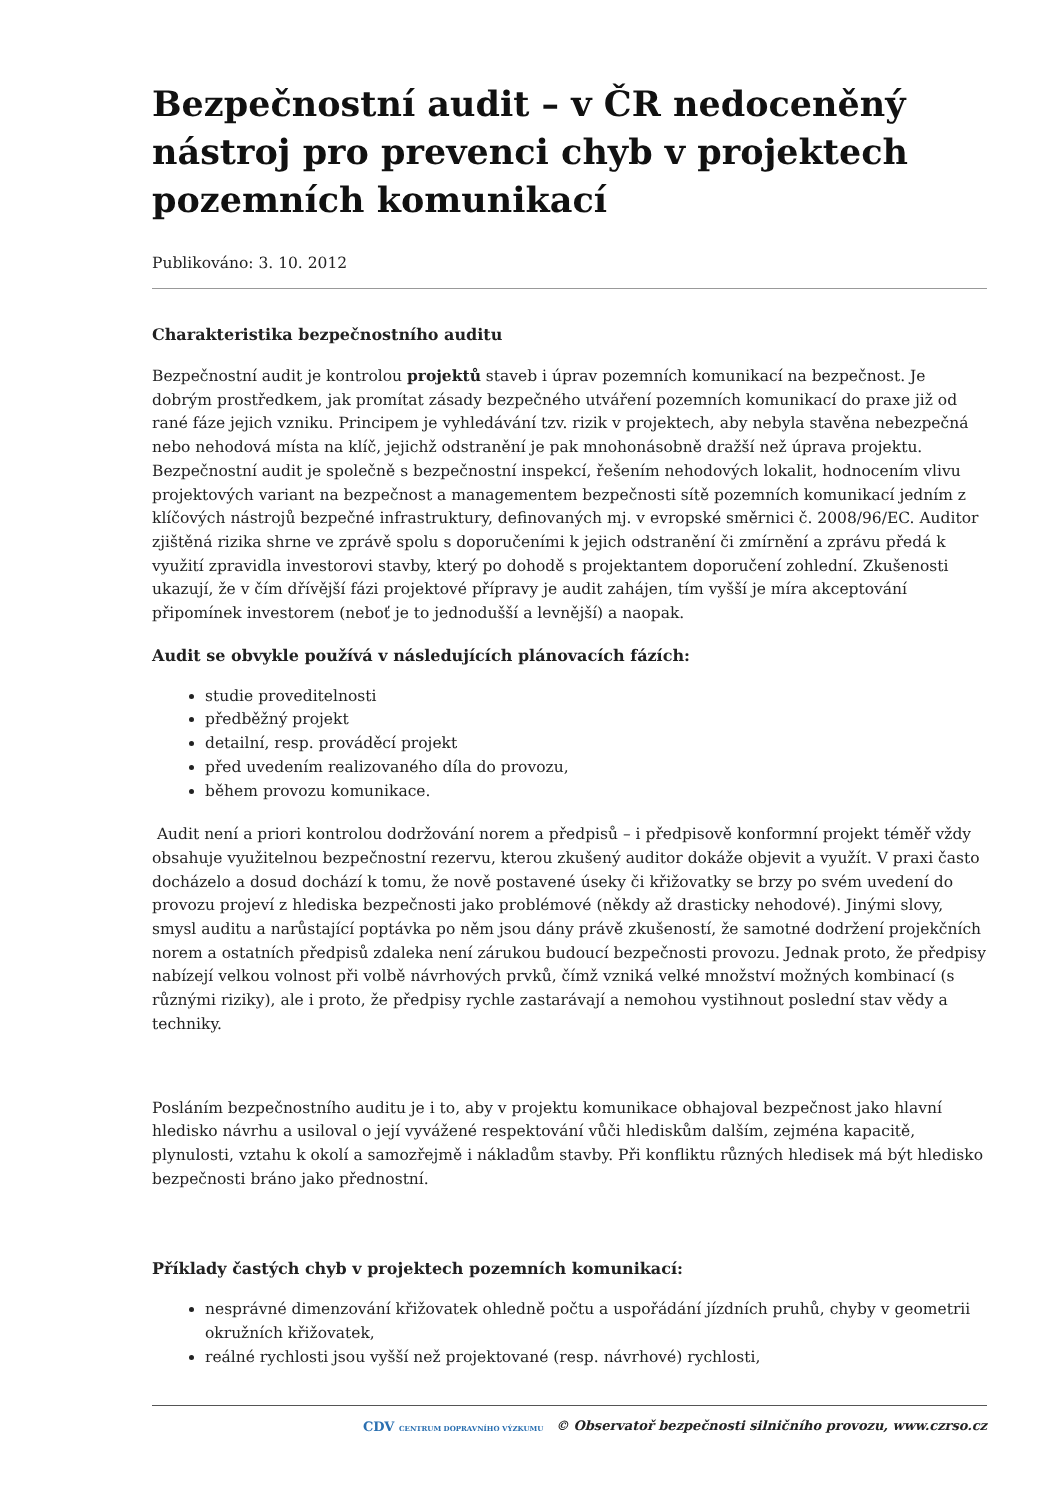Bezpečnostní audit – v ČR nedoceněný nástroj pro prevenci chyb v projektech pozemních komunikací
Publikováno: 3. 10. 2012
Charakteristika bezpečnostního auditu
Bezpečnostní audit je kontrolou projektů staveb i úprav pozemních komunikací na bezpečnost. Je dobrým prostředkem, jak promítat zásady bezpečného utváření pozemních komunikací do praxe již od rané fáze jejich vzniku. Principem je vyhledávání tzv. rizik v projektech, aby nebyla stavěna nebezpečná nebo nehodová místa na klíč, jejichž odstranění je pak mnohonásobně dražší než úprava projektu. Bezpečnostní audit je společně s bezpečnostní inspekcí, řešením nehodových lokalit, hodnocením vlivu projektových variant na bezpečnost a managementem bezpečnosti sítě pozemních komunikací jedním z klíčových nástrojů bezpečné infrastruktury, definovaných mj. v evropské směrnici č. 2008/96/EC. Auditor zjištěná rizika shrne ve zprávě spolu s doporučeními k jejich odstranění či zmírnění a zprávu předá k využití zpravidla investorovi stavby, který po dohodě s projektantem doporučení zohlední. Zkušenosti ukazují, že v čím dřívější fázi projektové přípravy je audit zahájen, tím vyšší je míra akceptování připomínek investorem (neboť je to jednodušší a levnější) a naopak.
Audit se obvykle používá v následujících plánovacích fázích:
studie proveditelnosti
předběžný projekt
detailní, resp. prováděcí projekt
před uvedením realizovaného díla do provozu,
během provozu komunikace.
Audit není a priori kontrolou dodržování norem a předpisů – i předpisově konformní projekt téměř vždy obsahuje využitelnou bezpečnostní rezervu, kterou zkušený auditor dokáže objevit a využít. V praxi často docházelo a dosud dochází k tomu, že nově postavené úseky či křižovatky se brzy po svém uvedení do provozu projeví z hlediska bezpečnosti jako problémové (někdy až drasticky nehodové). Jinými slovy, smysl auditu a narůstající poptávka po něm jsou dány právě zkušeností, že samotné dodržení projekčních norem a ostatních předpisů zdaleka není zárukou budoucí bezpečnosti provozu. Jednak proto, že předpisy nabízejí velkou volnost při volbě návrhových prvků, čímž vzniká velké množství možných kombinací (s různými riziky), ale i proto, že předpisy rychle zastarávají a nemohou vystihnout poslední stav vědy a techniky.
Posláním bezpečnostního auditu je i to, aby v projektu komunikace obhajoval bezpečnost jako hlavní hledisko návrhu a usiloval o její vyvážené respektování vůči hlediskům dalším, zejména kapacitě, plynulosti, vztahu k okolí a samozřejmě i nákladům stavby. Při konfliktu různých hledisek má být hledisko bezpečnosti bráno jako přednostní.
Příklady častých chyb v projektech pozemních komunikací:
nesprávné dimenzování křižovatek ohledně počtu a uspořádání jízdních pruhů, chyby v geometrii okružních křižovatek,
reálné rychlosti jsou vyšší než projektované (resp. návrhové) rychlosti,
CDV CENTRUM DOPRAVNÍHO VÝZKUMU © Observatoř bezpečnosti silničního provozu, www.czrso.cz